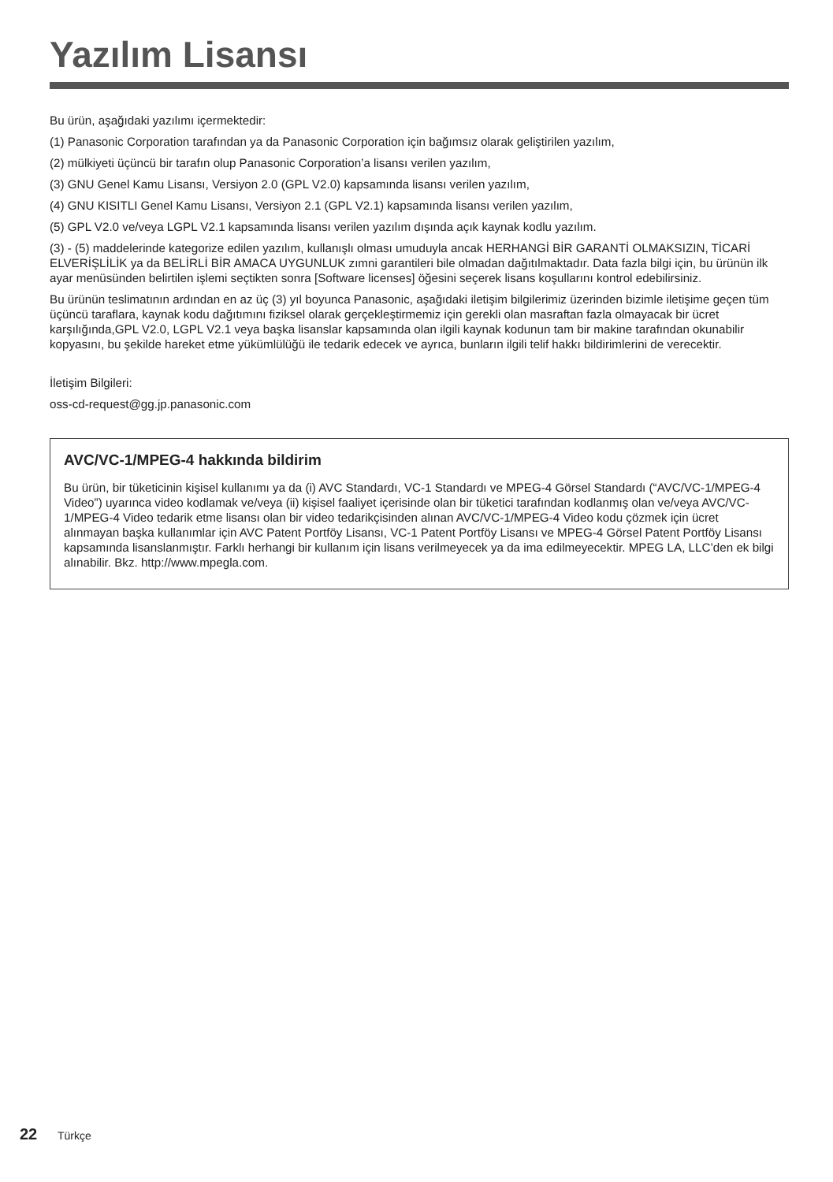Yazılım Lisansı
Bu ürün, aşağıdaki yazılımı içermektedir:
(1) Panasonic Corporation tarafından ya da Panasonic Corporation için bağımsız olarak geliştirilen yazılım,
(2) mülkiyeti üçüncü bir tarafın olup Panasonic Corporation’a lisansı verilen yazılım,
(3) GNU Genel Kamu Lisansı, Versiyon 2.0 (GPL V2.0) kapsamında lisansı verilen yazılım,
(4) GNU KISITLI Genel Kamu Lisansı, Versiyon 2.1 (GPL V2.1) kapsamında lisansı verilen yazılım,
(5) GPL V2.0 ve/veya LGPL V2.1 kapsamında lisansı verilen yazılım dışında açık kaynak kodlu yazılım.
(3) - (5) maddelerinde kategorize edilen yazılım, kullanışlı olması umuduyla ancak HERHANGİ BİR GARANTİ OLMAKSIZIN, TİCARİ ELVERİŞLİLİK ya da BELİRLİ BİR AMACA UYGUNLUK zımni garantileri bile olmadan dağıtılmaktadır. Data fazla bilgi için, bu ürünün ilk ayar menüsünden belirtilen işlemi seçtikten sonra [Software licenses] öğesini seçerek lisans koşullarını kontrol edebilirsiniz.
Bu ürünün teslimatının ardından en az üç (3) yıl boyunca Panasonic, aşağıdaki iletişim bilgilerimiz üzerinden bizimle iletişime geçen tüm üçüncü taraflara, kaynak kodu dağıtımını fiziksel olarak gerçekleştirmemiz için gerekli olan masraftan fazla olmayacak bir ücret karşılığında,GPL V2.0, LGPL V2.1 veya başka lisanslar kapsamında olan ilgili kaynak kodunun tam bir makine tarafından okunabilir kopyasını, bu şekilde hareket etme yükümlülüğü ile tedarik edecek ve ayrıca, bunların ilgili telif hakkı bildirimlerini de verecektir.
İletişim Bilgileri:
oss-cd-request@gg.jp.panasonic.com
AVC/VC-1/MPEG-4 hakkında bildirim
Bu ürün, bir tüketicinin kişisel kullanımı ya da (i) AVC Standardı, VC-1 Standardı ve MPEG-4 Görsel Standardı (“AVC/VC-1/MPEG-4 Video”) uyarınca video kodlamak ve/veya (ii) kişisel faaliyet içerisinde olan bir tüketici tarafından kodlanmış olan ve/veya AVC/VC-1/MPEG-4 Video tedarik etme lisansı olan bir video tedarikçisinden alınan AVC/VC-1/MPEG-4 Video kodu çözmek için ücret alınmayan başka kullanımlar için AVC Patent Portföy Lisansı, VC-1 Patent Portföy Lisansı ve MPEG-4 Görsel Patent Portföy Lisansı kapsamında lisanslanmıştır. Farklı herhangi bir kullanım için lisans verilmeyecek ya da ima edilmeyecektir. MPEG LA, LLC’den ek bilgi alınabilir. Bkz. http://www.mpegla.com.
22 Türkçe